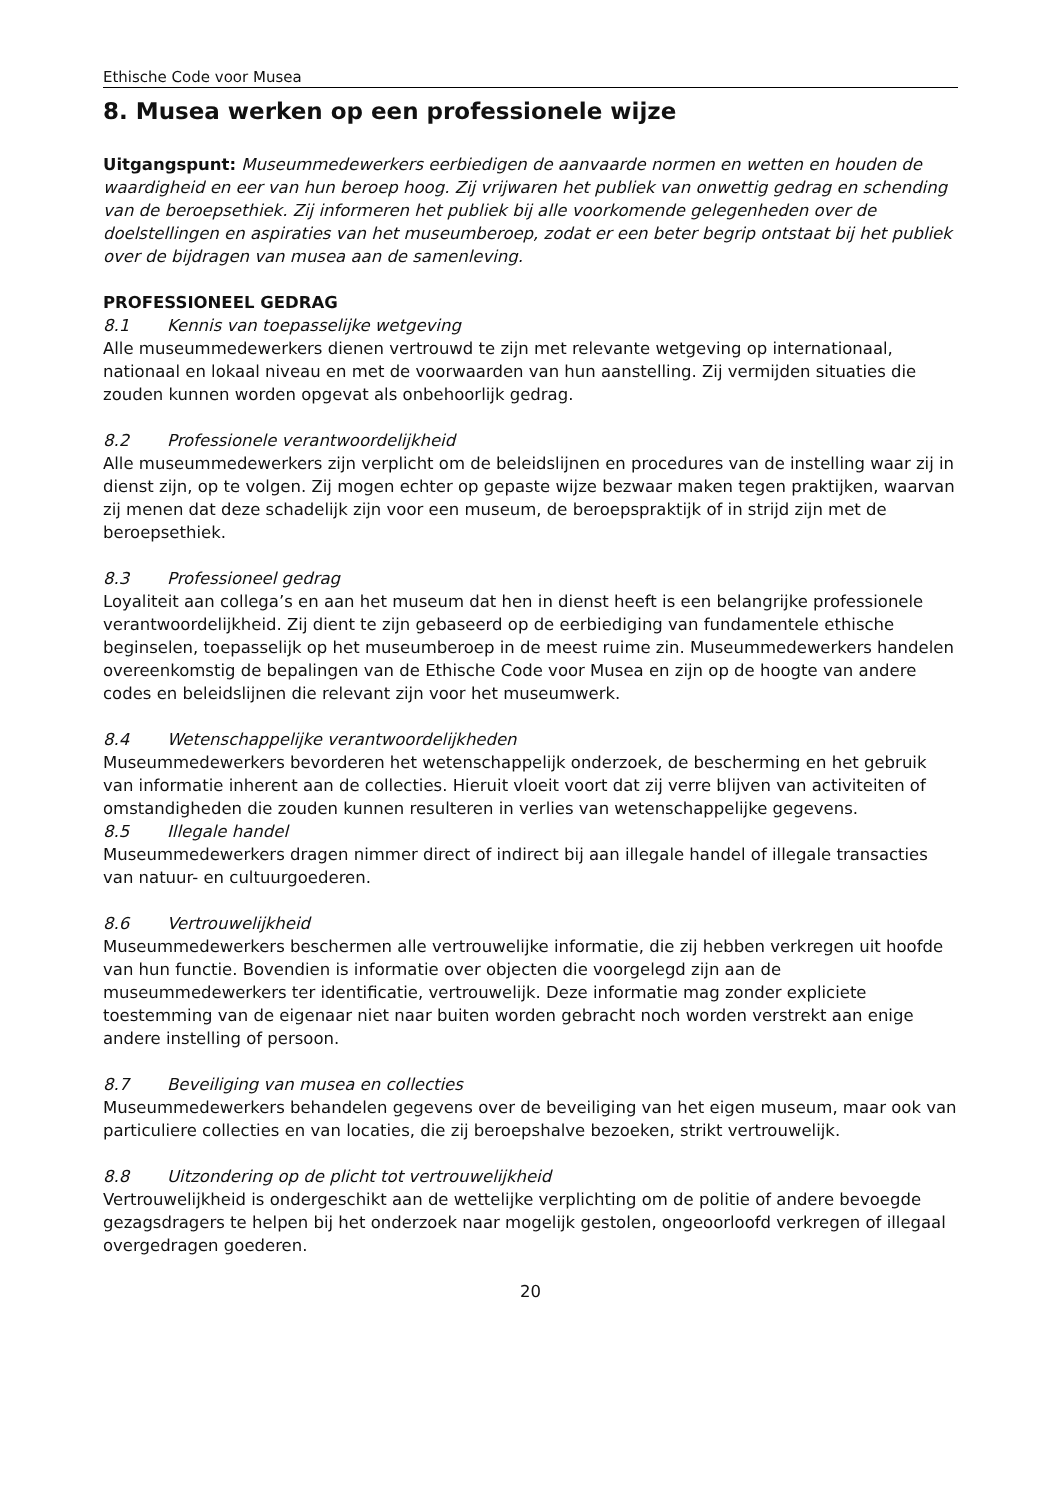Ethische Code voor Musea
8. Musea werken op een professionele wijze
Uitgangspunt: Museummedewerkers eerbiedigen de aanvaarde normen en wetten en houden de waardigheid en eer van hun beroep hoog. Zij vrijwaren het publiek van onwettig gedrag en schending van de beroepsethiek. Zij informeren het publiek bij alle voorkomende gelegenheden over de doelstellingen en aspiraties van het museumberoep, zodat er een beter begrip ontstaat bij het publiek over de bijdragen van musea aan de samenleving.
PROFESSIONEEL GEDRAG
8.1 Kennis van toepasselijke wetgeving
Alle museummedewerkers dienen vertrouwd te zijn met relevante wetgeving op internationaal, nationaal en lokaal niveau en met de voorwaarden van hun aanstelling. Zij vermijden situaties die zouden kunnen worden opgevat als onbehoorlijk gedrag.
8.2 Professionele verantwoordelijkheid
Alle museummedewerkers zijn verplicht om de beleidslijnen en procedures van de instelling waar zij in dienst zijn, op te volgen. Zij mogen echter op gepaste wijze bezwaar maken tegen praktijken, waarvan zij menen dat deze schadelijk zijn voor een museum, de beroepspraktijk of in strijd zijn met de beroepsethiek.
8.3 Professioneel gedrag
Loyaliteit aan collega’s en aan het museum dat hen in dienst heeft is een belangrijke professionele verantwoordelijkheid. Zij dient te zijn gebaseerd op de eerbiediging van fundamentele ethische beginselen, toepasselijk op het museumberoep in de meest ruime zin. Museummedewerkers handelen overeenkomstig de bepalingen van de Ethische Code voor Musea en zijn op de hoogte van andere codes en beleidslijnen die relevant zijn voor het museumwerk.
8.4 Wetenschappelijke verantwoordelijkheden
Museummedewerkers bevorderen het wetenschappelijk onderzoek, de bescherming en het gebruik van informatie inherent aan de collecties. Hieruit vloeit voort dat zij verre blijven van activiteiten of omstandigheden die zouden kunnen resulteren in verlies van wetenschappelijke gegevens.
8.5 Illegale handel
Museummedewerkers dragen nimmer direct of indirect bij aan illegale handel of illegale transacties van natuur- en cultuurgoederen.
8.6 Vertrouwelijkheid
Museummedewerkers beschermen alle vertrouwelijke informatie, die zij hebben verkregen uit hoofde van hun functie. Bovendien is informatie over objecten die voorgelegd zijn aan de museummedewerkers ter identificatie, vertrouwelijk. Deze informatie mag zonder expliciete toestemming van de eigenaar niet naar buiten worden gebracht noch worden verstrekt aan enige andere instelling of persoon.
8.7 Beveiliging van musea en collecties
Museummedewerkers behandelen gegevens over de beveiliging van het eigen museum, maar ook van particuliere collecties en van locaties, die zij beroepshalve bezoeken, strikt vertrouwelijk.
8.8 Uitzondering op de plicht tot vertrouwelijkheid
Vertrouwelijkheid is ondergeschikt aan de wettelijke verplichting om de politie of andere bevoegde gezagsdragers te helpen bij het onderzoek naar mogelijk gestolen, ongeoorloofd verkregen of illegaal overgedragen goederen.
20